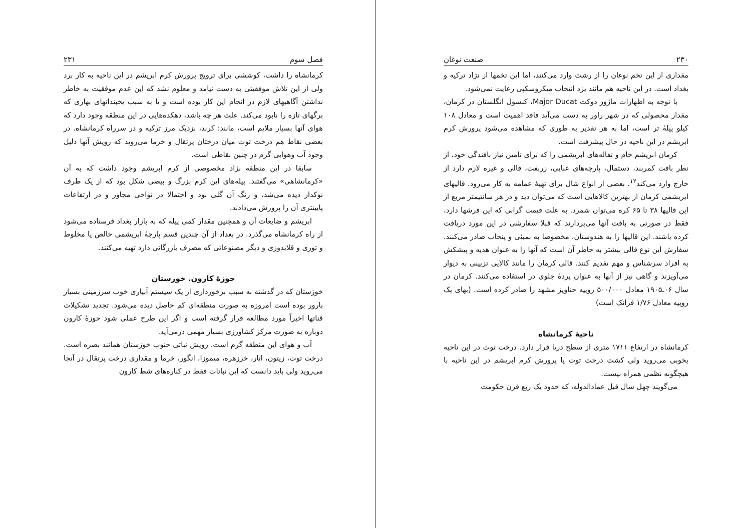۲۳۰ صنعت نوغان
مقداری از این تخم نوغان را از رشت وارد می‌کنند، اما این تخمها از نژاد ترکیه و بغداد است. در این ناحیه هم مانند یزد انتخاب میکروسکپی رعایت نمی‌شود.
با توجه به اظهارات ماژور دوکت Major Ducat، کنسول انگلستان در کرمان، مقدار محصولی که در شهر راور به دست می‌آید فاقد اهمیت است و معادل ۱۰۸ کیلو پیلهٔ تر است، اما به هر تقدیر به طوری که مشاهده می‌شود پرورش کرم ابریشم در این ناحیه در حال پیشرفت است.
کرمان ابریشم خام و تفاله‌های ابریشمی را که برای تامین نیاز بافندگی خود، از نظر بافت کمربند، دستمال، پارچه‌های عبایی، زربفت، قالی و غیره لازم دارد از خارج وارد می‌کند<sup>۱۲</sup>. بعضی از انواع شال برای تهیهٔ عمامه به کار می‌رود. قالیهای ابریشمی کرمان از بهترین کالاهایی است که می‌توان دید و در هر سانتیمتر مربع از این قالیها ۳۸ تا ۶۵ کره می‌توان شمرد. به علت قیمت گرانی که این فرشها دارد، فقط در صورتی به بافت آنها می‌پردازند که قبلا سفارشی در این مورد دریافت کرده باشند. این قالیها را به هندوستان، مخصوصا به بمبئی و پنجاب صادر می‌کنند. سفارش این نوع قالی بیشتر به خاطر آن است که آنها را به عنوان هدیه و پیشکش به افراد سرشناس و مهم تقدیم کنند. قالی کرمان را مانند کالایی تزیینی به دیوار می‌آویزند و گاهی نیز از آنها به عنوان پردهٔ جلوی در استفاده می‌کنند. کرمان در سال ۰۶ـ۱۹۰۵ معادل ۵۰۰/۰۰۰ روپیه خناویز مشهد را صادر کرده است. (بهای یک روپیه معادل ۱/۷۶ فرانک است)
ناحیهٔ کرمانشاه
کرمانشاه در ارتفاع ۱۷۱۱ متری از سطح دریا قرار دارد. درخت توت در این ناحیه بخوبی می‌روید ولی کشت درخت توت یا پرورش کرم ابریشم در این ناحیه با هیچگونه نظمی همراه نیست.
می‌گویند چهل سال قبل عمادالدوله، که حدود یک ربع قرن حکومت
فصل سوم ۲۳۱
کرمانشاه را داشت، کوششی برای ترویج پرورش کرم ابریشم در این ناحیه به کار برد ولی از این تلاش موفقیتی به دست نیامد و معلوم نشد که این عدم موفقیت به خاطر نداشتن آگاهیهای لازم در انجام این کار بوده است و یا به سبب یخبندانهای بهاری که برگهای تازه را نابود می‌کند. علت هر چه باشد، دهکده‌هایی در این منطقه وجود دارد که هوای آنها بسیار ملایم است، مانند: کرند، نزدیک مرز ترکیه و در سرراه کرمانشاه. در بعضی نقاط هم درخت توت میان درختان پرتقال و خرما می‌روید که رویش آنها دلیل وجود آب وهوایی گرم در چنین نقاطی است.
سابقا در این منطقه نژاد مخصوصی از کرم ابریشم وجود داشت که به آن «کرمانشاهی» می‌گفتند. پیله‌های این کرم بزرگ و بیضی شکل بود که از یک طرف نوکدار دیده می‌شد، و رنگ آن گلی بود و احتمالا در نواحی مجاور و در ارتفاعات پایینتری آن را پرورش می‌دادند.
ابریشم و ضایعات آن و همچنین مقدار کمی پیله که به بازار بغداد فرستاده می‌شود از راه کرمانشاه می‌گذرد. در بغداد از آن چندین قسم پارچهٔ ابریشمی خالص یا مخلوط و توری و قلابدوزی و دیگر مصنوعاتی که مصرف بازرگانی دارد تهیه می‌کنند.
حوزهٔ کارون. خوزستان
خوزستان که در گذشته به سبب برخورداری از یک سیستم آبیاری خوب سرزمینی بسیار بارور بوده است امروزه به صورت منطقه‌ای کم حاصل دیده می‌شود. تجدید تشکیلات قناتها اخیراً مورد مطالعه قرار گرفته است و اگر این طرح عملی شود حوزهٔ کارون دوباره به صورت مرکز کشاورزی بسیار مهمی درمی‌آید.
آب و هوای این منطقه گرم است. رویش نباتی جنوب خوزستان همانند بصره است. درخت توت، زیتون، انار، خرزهره، میموزا، انگور، خرما و مقداری درخت پرتقال در آنجا می‌روید ولی باید دانست که این نباتات فقط در کناره‌های شط کارون